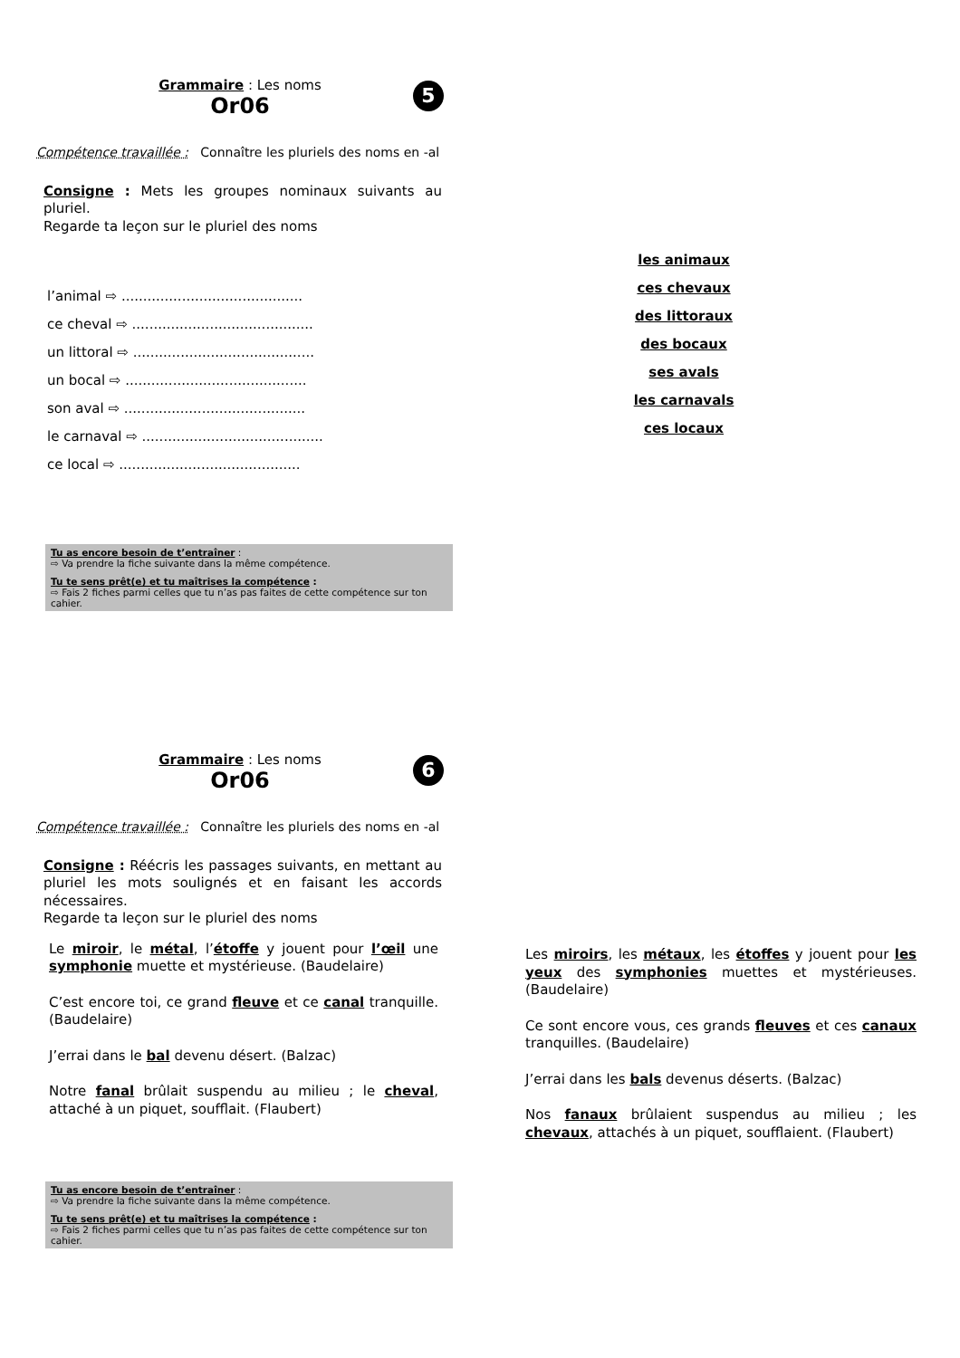Grammaire : Les noms
Or06
5
Compétence travaillée : Connaître les pluriels des noms en -al
Consigne : Mets les groupes nominaux suivants au pluriel.
Regarde ta leçon sur le pluriel des noms
l’animal ⇨ ..........................................
ce cheval ⇨ ..........................................
un littoral ⇨ ..........................................
un bocal ⇨ ..........................................
son aval ⇨ ..........................................
le carnaval ⇨ ..........................................
ce local ⇨ ..........................................
Tu as encore besoin de t’entraîner :
⇨ Va prendre la fiche suivante dans la même compétence.
Tu te sens prêt(e) et tu maîtrises la compétence :
⇨ Fais 2 fiches parmi celles que tu n’as pas faites de cette compétence sur ton cahier.
les animaux
ces chevaux
des littoraux
des bocaux
ses avals
les carnavals
ces locaux
Grammaire : Les noms
Or06
6
Compétence travaillée : Connaître les pluriels des noms en -al
Consigne : Réécris les passages suivants, en mettant au pluriel les mots soulignés et en faisant les accords nécessaires.
Regarde ta leçon sur le pluriel des noms
Le miroir, le métal, l’étoffe y jouent pour l’œil une symphonie muette et mystérieuse. (Baudelaire)
C’est encore toi, ce grand fleuve et ce canal tranquille. (Baudelaire)
J’errai dans le bal devenu désert. (Balzac)
Notre fanal brûlait suspendu au milieu ; le cheval, attaché à un piquet, soufflait. (Flaubert)
Tu as encore besoin de t’entraîner :
⇨ Va prendre la fiche suivante dans la même compétence.
Tu te sens prêt(e) et tu maîtrises la compétence :
⇨ Fais 2 fiches parmi celles que tu n’as pas faites de cette compétence sur ton cahier.
Les miroirs, les métaux, les étoffes y jouent pour les yeux des symphonies muettes et mystérieuses. (Baudelaire)
Ce sont encore vous, ces grands fleuves et ces canaux tranquilles. (Baudelaire)
J’errai dans les bals devenus déserts. (Balzac)
Nos fanaux brûlaient suspendus au milieu ; les chevaux, attachés à un piquet, soufflaient. (Flaubert)